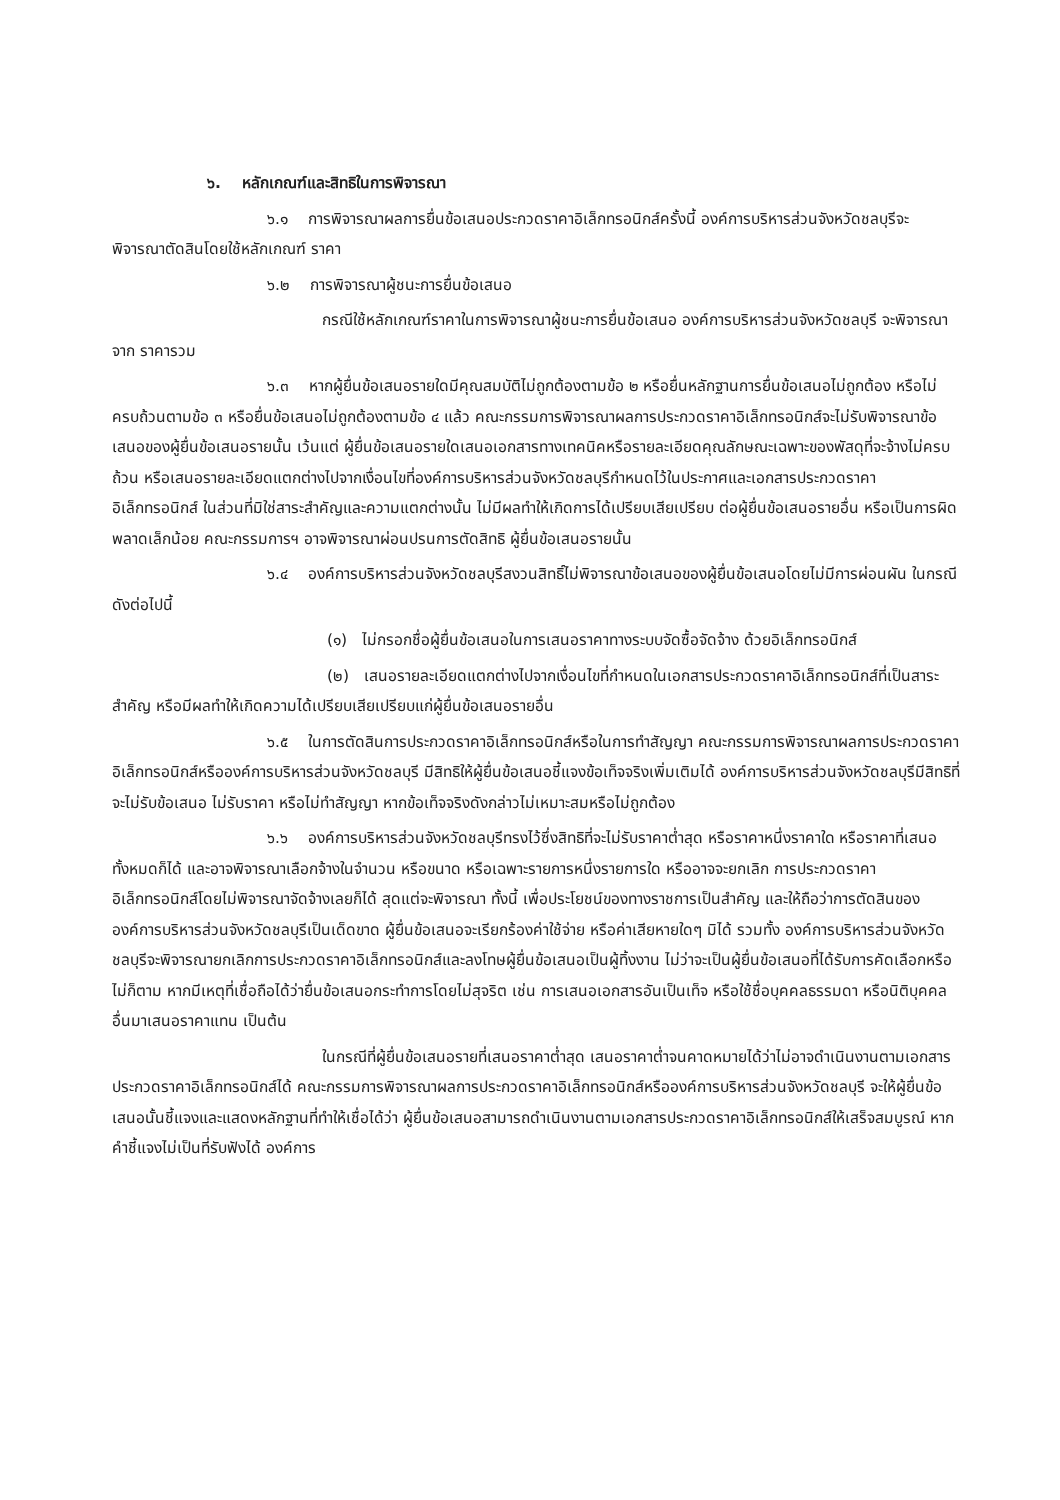๖. หลักเกณฑ์และสิทธิในการพิจารณา
๖.๑ การพิจารณาผลการยื่นข้อเสนอประกวดราคาอิเล็กทรอนิกส์ครั้งนี้ องค์การบริหารส่วนจังหวัดชลบุรีจะพิจารณาตัดสินโดยใช้หลักเกณฑ์ ราคา
๖.๒ การพิจารณาผู้ชนะการยื่นข้อเสนอ
กรณีใช้หลักเกณฑ์ราคาในการพิจารณาผู้ชนะการยื่นข้อเสนอ องค์การบริหารส่วนจังหวัดชลบุรี จะพิจารณาจาก ราคารวม
๖.๓ หากผู้ยื่นข้อเสนอรายใดมีคุณสมบัติไม่ถูกต้องตามข้อ ๒ หรือยื่นหลักฐานการยื่นข้อเสนอไม่ถูกต้อง หรือไม่ครบถ้วนตามข้อ ๓ หรือยื่นข้อเสนอไม่ถูกต้องตามข้อ ๔ แล้ว คณะกรรมการพิจารณาผลการประกวดราคาอิเล็กทรอนิกส์จะไม่รับพิจารณาข้อเสนอของผู้ยื่นข้อเสนอรายนั้น เว้นแต่ ผู้ยื่นข้อเสนอรายใดเสนอเอกสารทางเทคนิคหรือรายละเอียดคุณลักษณะเฉพาะของพัสดุที่จะจ้างไม่ครบถ้วน หรือเสนอรายละเอียดแตกต่างไปจากเงื่อนไขที่องค์การบริหารส่วนจังหวัดชลบุรีกำหนดไว้ในประกาศและเอกสารประกวดราคาอิเล็กทรอนิกส์ ในส่วนที่มิใช่สาระสำคัญและความแตกต่างนั้น ไม่มีผลทำให้เกิดการได้เปรียบเสียเปรียบ ต่อผู้ยื่นข้อเสนอรายอื่น หรือเป็นการผิดพลาดเล็กน้อย คณะกรรมการฯ อาจพิจารณาผ่อนปรนการตัดสิทธิ ผู้ยื่นข้อเสนอรายนั้น
๖.๔ องค์การบริหารส่วนจังหวัดชลบุรีสงวนสิทธิ์ไม่พิจารณาข้อเสนอของผู้ยื่นข้อเสนอโดยไม่มีการผ่อนผัน ในกรณีดังต่อไปนี้
(๑) ไม่กรอกชื่อผู้ยื่นข้อเสนอในการเสนอราคาทางระบบจัดซื้อจัดจ้าง ด้วยอิเล็กทรอนิกส์
(๒) เสนอรายละเอียดแตกต่างไปจากเงื่อนไขที่กำหนดในเอกสารประกวดราคาอิเล็กทรอนิกส์ที่เป็นสาระสำคัญ หรือมีผลทำให้เกิดความได้เปรียบเสียเปรียบแก่ผู้ยื่นข้อเสนอรายอื่น
๖.๕ ในการตัดสินการประกวดราคาอิเล็กทรอนิกส์หรือในการทำสัญญา คณะกรรมการพิจารณาผลการประกวดราคาอิเล็กทรอนิกส์หรือองค์การบริหารส่วนจังหวัดชลบุรี มีสิทธิให้ผู้ยื่นข้อเสนอชี้แจงข้อเท็จจริงเพิ่มเติมได้ องค์การบริหารส่วนจังหวัดชลบุรีมีสิทธิที่จะไม่รับข้อเสนอ ไม่รับราคา หรือไม่ทำสัญญา หากข้อเท็จจริงดังกล่าวไม่เหมาะสมหรือไม่ถูกต้อง
๖.๖ องค์การบริหารส่วนจังหวัดชลบุรีทรงไว้ซึ่งสิทธิที่จะไม่รับราคาต่ำสุด หรือราคาหนึ่งราคาใด หรือราคาที่เสนอทั้งหมดก็ได้ และอาจพิจารณาเลือกจ้างในจำนวน หรือขนาด หรือเฉพาะรายการหนึ่งรายการใด หรืออาจจะยกเลิก การประกวดราคาอิเล็กทรอนิกส์โดยไม่พิจารณาจัดจ้างเลยก็ได้ สุดแต่จะพิจารณา ทั้งนี้ เพื่อประโยชน์ของทางราชการเป็นสำคัญ และให้ถือว่าการตัดสินของ องค์การบริหารส่วนจังหวัดชลบุรีเป็นเด็ดขาด ผู้ยื่นข้อเสนอจะเรียกร้องค่าใช้จ่าย หรือค่าเสียหายใดๆ มิได้ รวมทั้ง องค์การบริหารส่วนจังหวัดชลบุรีจะพิจารณายกเลิกการประกวดราคาอิเล็กทรอนิกส์และลงโทษผู้ยื่นข้อเสนอเป็นผู้ทิ้งงาน ไม่ว่าจะเป็นผู้ยื่นข้อเสนอที่ได้รับการคัดเลือกหรือไม่ก็ตาม หากมีเหตุที่เชื่อถือได้ว่ายื่นข้อเสนอกระทำการโดยไม่สุจริต เช่น การเสนอเอกสารอันเป็นเท็จ หรือใช้ชื่อบุคคลธรรมดา หรือนิติบุคคลอื่นมาเสนอราคาแทน เป็นต้น
ในกรณีที่ผู้ยื่นข้อเสนอรายที่เสนอราคาต่ำสุด เสนอราคาต่ำจนคาดหมายได้ว่าไม่อาจดำเนินงานตามเอกสารประกวดราคาอิเล็กทรอนิกส์ได้ คณะกรรมการพิจารณาผลการประกวดราคาอิเล็กทรอนิกส์หรือองค์การบริหารส่วนจังหวัดชลบุรี จะให้ผู้ยื่นข้อเสนอนั้นชี้แจงและแสดงหลักฐานที่ทำให้เชื่อได้ว่า ผู้ยื่นข้อเสนอสามารถดำเนินงานตามเอกสารประกวดราคาอิเล็กทรอนิกส์ให้เสร็จสมบูรณ์ หากคำชี้แจงไม่เป็นที่รับฟังได้ องค์การ